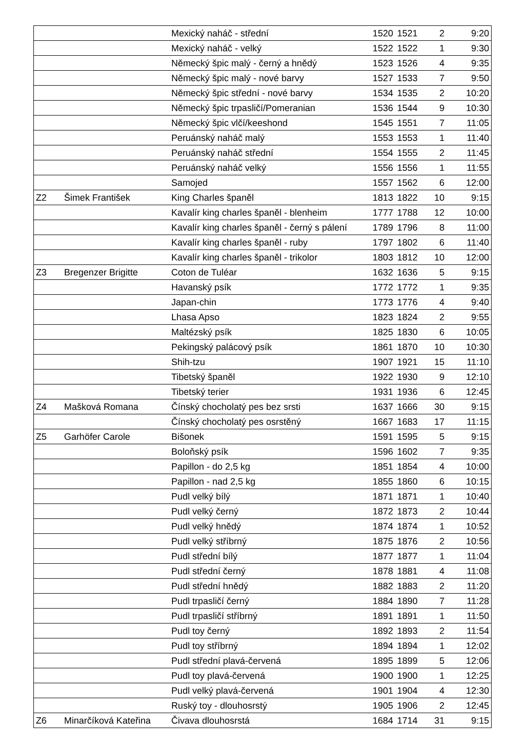| | | Mexický naháč - střední | 1520 | 1521 | 2 | 9:20 |
| | | Mexický naháč - velký | 1522 | 1522 | 1 | 9:30 |
| | | Německý špic malý - černý a hnědý | 1523 | 1526 | 4 | 9:35 |
| | | Německý špic malý - nové barvy | 1527 | 1533 | 7 | 9:50 |
| | | Německý špic střední - nové barvy | 1534 | 1535 | 2 | 10:20 |
| | | Německý špic trpasličí/Pomeranian | 1536 | 1544 | 9 | 10:30 |
| | | Německý špic vlčí/keeshond | 1545 | 1551 | 7 | 11:05 |
| | | Peruánský naháč malý | 1553 | 1553 | 1 | 11:40 |
| | | Peruánský naháč střední | 1554 | 1555 | 2 | 11:45 |
| | | Peruánský naháč velký | 1556 | 1556 | 1 | 11:55 |
| | | Samojed | 1557 | 1562 | 6 | 12:00 |
| Z2 | Šimek František | King Charles španěl | 1813 | 1822 | 10 | 9:15 |
| | | Kavalír king charles španěl - blenheim | 1777 | 1788 | 12 | 10:00 |
| | | Kavalír king charles španěl - černý s pálení | 1789 | 1796 | 8 | 11:00 |
| | | Kavalír king charles španěl - ruby | 1797 | 1802 | 6 | 11:40 |
| | | Kavalír king charles španěl - trikolor | 1803 | 1812 | 10 | 12:00 |
| Z3 | Bregenzer Brigitte | Coton de Tuléar | 1632 | 1636 | 5 | 9:15 |
| | | Havanský psík | 1772 | 1772 | 1 | 9:35 |
| | | Japan-chin | 1773 | 1776 | 4 | 9:40 |
| | | Lhasa Apso | 1823 | 1824 | 2 | 9:55 |
| | | Maltézský psík | 1825 | 1830 | 6 | 10:05 |
| | | Pekingský palácový psík | 1861 | 1870 | 10 | 10:30 |
| | | Shih-tzu | 1907 | 1921 | 15 | 11:10 |
| | | Tibetský španěl | 1922 | 1930 | 9 | 12:10 |
| | | Tibetský terier | 1931 | 1936 | 6 | 12:45 |
| Z4 | Mašková Romana | Čínský chocholatý pes bez srsti | 1637 | 1666 | 30 | 9:15 |
| | | Čínský chocholatý pes osrstěný | 1667 | 1683 | 17 | 11:15 |
| Z5 | Garhöfer Carole | Bišonek | 1591 | 1595 | 5 | 9:15 |
| | | Boloňský psík | 1596 | 1602 | 7 | 9:35 |
| | | Papillon - do 2,5 kg | 1851 | 1854 | 4 | 10:00 |
| | | Papillon - nad 2,5 kg | 1855 | 1860 | 6 | 10:15 |
| | | Pudl velký bílý | 1871 | 1871 | 1 | 10:40 |
| | | Pudl velký černý | 1872 | 1873 | 2 | 10:44 |
| | | Pudl velký hnědý | 1874 | 1874 | 1 | 10:52 |
| | | Pudl velký stříbrný | 1875 | 1876 | 2 | 10:56 |
| | | Pudl střední bílý | 1877 | 1877 | 1 | 11:04 |
| | | Pudl střední černý | 1878 | 1881 | 4 | 11:08 |
| | | Pudl střední hnědý | 1882 | 1883 | 2 | 11:20 |
| | | Pudl trpasličí černý | 1884 | 1890 | 7 | 11:28 |
| | | Pudl trpasličí stříbrný | 1891 | 1891 | 1 | 11:50 |
| | | Pudl toy černý | 1892 | 1893 | 2 | 11:54 |
| | | Pudl toy stříbrný | 1894 | 1894 | 1 | 12:02 |
| | | Pudl střední plavá-červená | 1895 | 1899 | 5 | 12:06 |
| | | Pudl toy plavá-červená | 1900 | 1900 | 1 | 12:25 |
| | | Pudl velký plavá-červená | 1901 | 1904 | 4 | 12:30 |
| | | Ruský toy - dlouhosrstý | 1905 | 1906 | 2 | 12:45 |
| Z6 | Minarčíková Kateřina | Čivava dlouhosrstá | 1684 | 1714 | 31 | 9:15 |